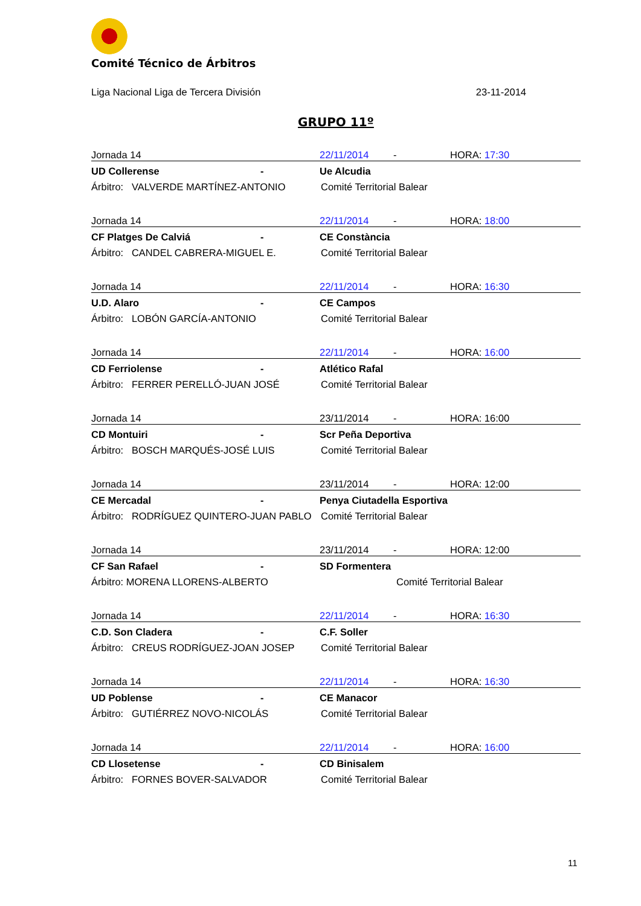Comité Técnico de Árbitros
Liga Nacional Liga de Tercera División 23-11-2014
GRUPO 11º
Jornada 14 22/11/2014 - HORA: 17:30
UD Collerense - Ue Alcudia
Árbitro: VALVERDE MARTÍNEZ-ANTONIO Comité Territorial Balear
Jornada 14 22/11/2014 - HORA: 18:00
CF Platges De Calviá - CE Constància
Árbitro: CANDEL CABRERA-MIGUEL E. Comité Territorial Balear
Jornada 14 22/11/2014 - HORA: 16:30
U.D. Alaro - CE Campos
Árbitro: LOBÓN GARCÍA-ANTONIO Comité Territorial Balear
Jornada 14 22/11/2014 - HORA: 16:00
CD Ferriolense - Atlético Rafal
Árbitro: FERRER PERELLÓ-JUAN JOSÉ Comité Territorial Balear
Jornada 14 23/11/2014 - HORA: 16:00
CD Montuiri - Scr Peña Deportiva
Árbitro: BOSCH MARQUÉS-JOSÉ LUIS Comité Territorial Balear
Jornada 14 23/11/2014 - HORA: 12:00
CE Mercadal - Penya Ciutadella Esportiva
Árbitro: RODRÍGUEZ QUINTERO-JUAN PABLO Comité Territorial Balear
Jornada 14 23/11/2014 - HORA: 12:00
CF San Rafael - SD Formentera
Árbitro: MORENA LLORENS-ALBERTO Comité Territorial Balear
Jornada 14 22/11/2014 - HORA: 16:30
C.D. Son Cladera - C.F. Soller
Árbitro: CREUS RODRÍGUEZ-JOAN JOSEP Comité Territorial Balear
Jornada 14 22/11/2014 - HORA: 16:30
UD Poblense - CE Manacor
Árbitro: GUTIÉRREZ NOVO-NICOLÁS Comité Territorial Balear
Jornada 14 22/11/2014 - HORA: 16:00
CD Llosetense - CD Binisalem
Árbitro: FORNES BOVER-SALVADOR Comité Territorial Balear
11